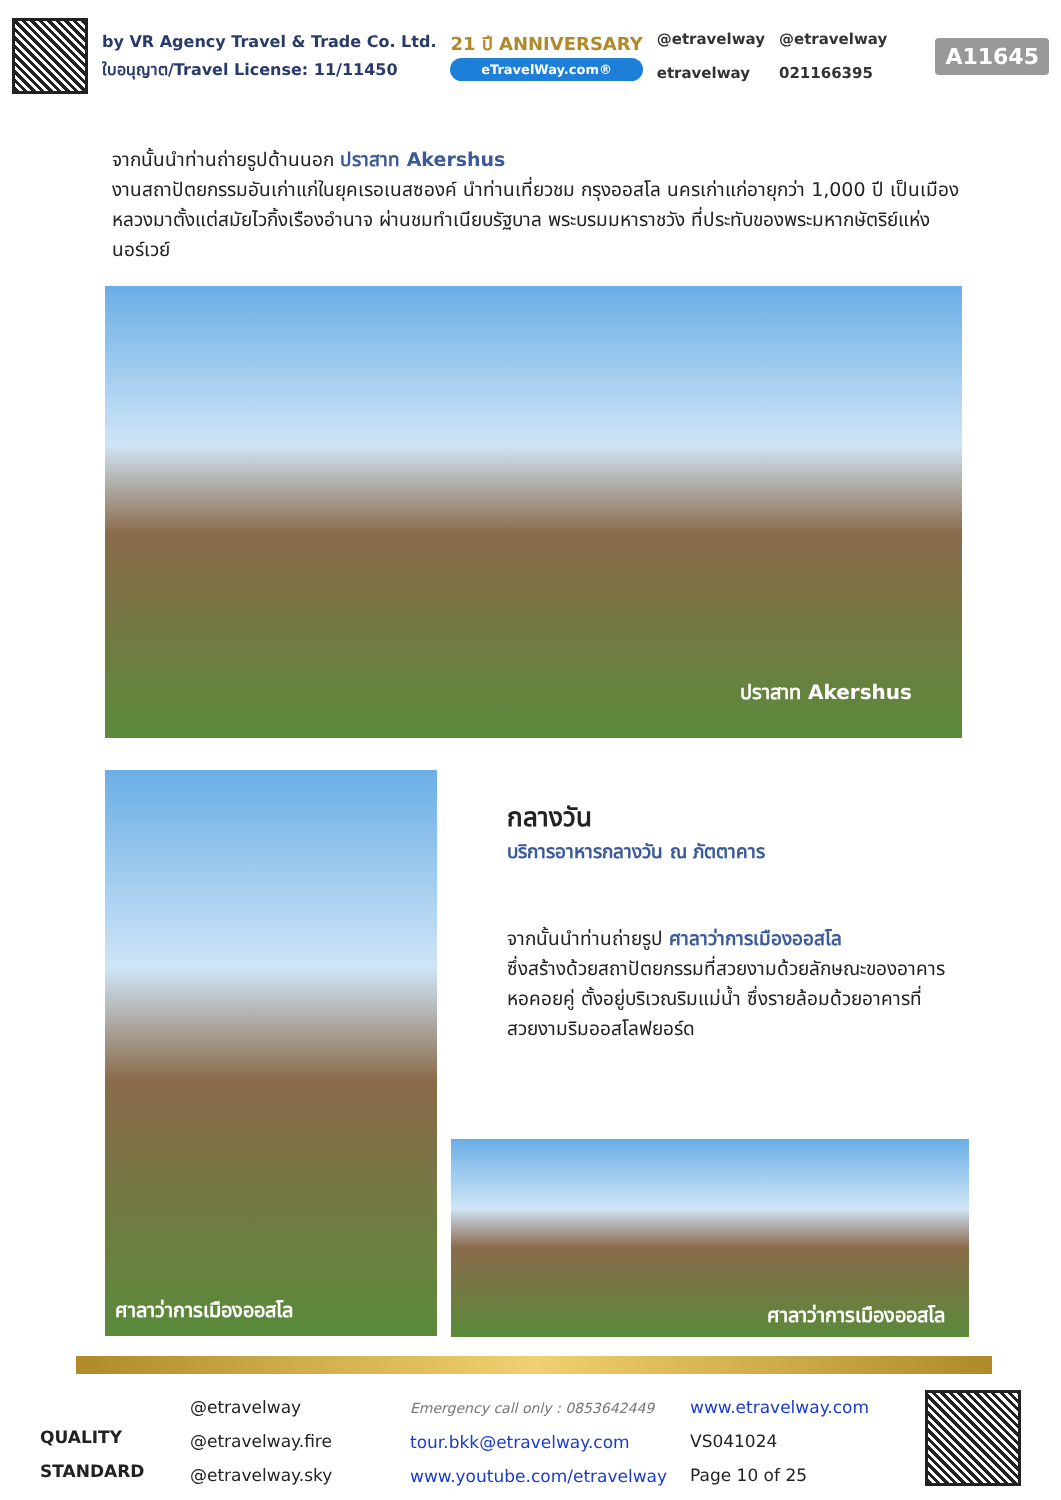by VR Agency Travel & Trade Co. Ltd.
ใบอนุญาต/Travel License: 11/11450
21 ปี ANNIVERSARY
eTravelWay.com®
@etravelway
etravelway
@etravelway
021166395
A11645
จากนั้นนำท่านถ่ายรูปด้านนอก ปราสาท Akershus
งานสถาปัตยกรรมอันเก่าแก่ในยุคเรอเนสซองค์ นำท่านเที่ยวชม กรุงออสโล นครเก่าแก่อายุกว่า 1,000 ปี เป็นเมืองหลวงมาตั้งแต่สมัยไวกิ้งเรืองอำนาจ ผ่านชมทำเนียบรัฐบาล พระบรมมหาราชวัง ที่ประทับของพระมหากษัตริย์แห่งนอร์เวย์
ปราสาท Akershus
ศาลาว่าการเมืองออสโล
กลางวัน
บริการอาหารกลางวัน ณ ภัตตาคาร
จากนั้นนำท่านถ่ายรูป ศาลาว่าการเมืองออสโล
ซึ่งสร้างด้วยสถาปัตยกรรมที่สวยงามด้วยลักษณะของอาคารหอคอยคู่ ตั้งอยู่บริเวณริมแม่น้ำ ซึ่งรายล้อมด้วยอาคารที่สวยงามริมออสโลฟยอร์ด
ศาลาว่าการเมืองออสโล
QUALITY STANDARD
@etravelway
@etravelway.fire
@etravelway.sky
Emergency call only : 0853642449
tour.bkk@etravelway.com
www.youtube.com/etravelway
www.etravelway.com
VS041024
Page 10 of 25